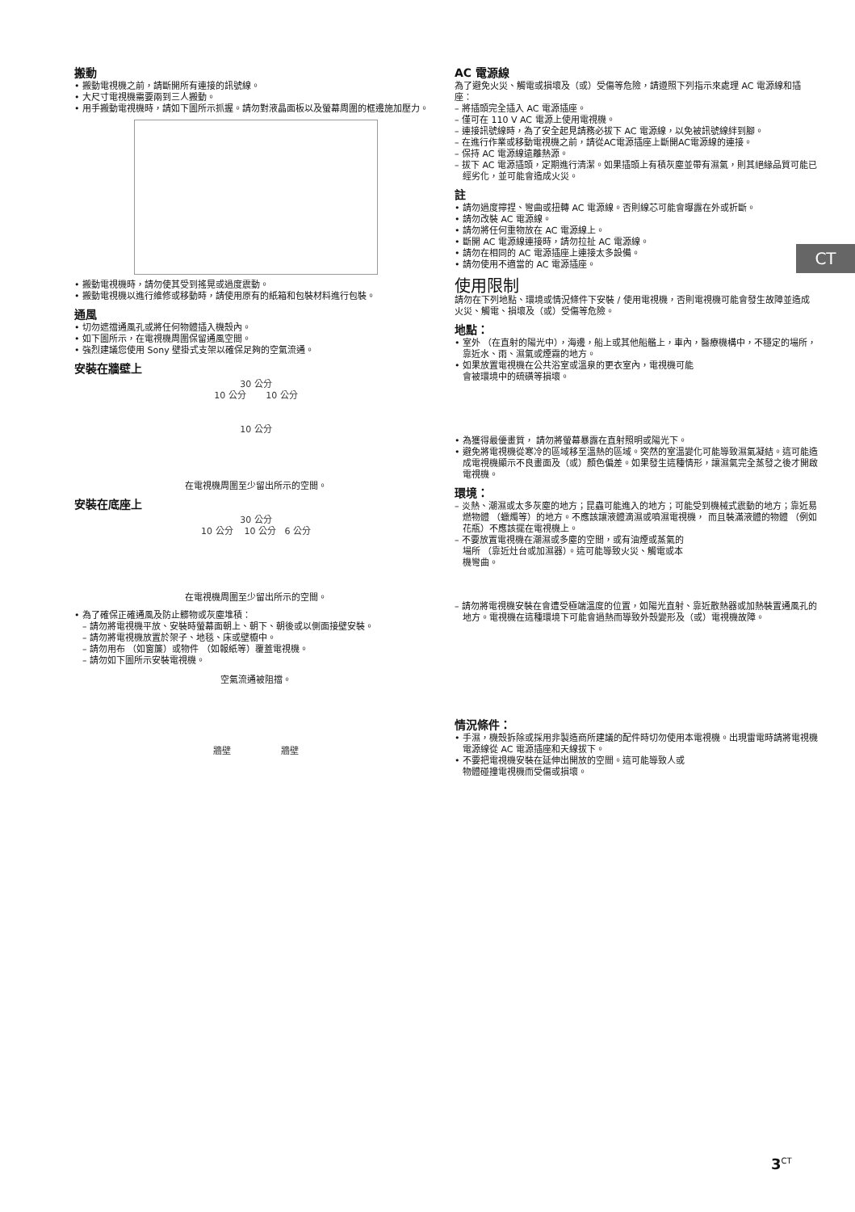搬動
• 搬動電視機之前，請斷開所有連接的訊號線。
• 大尺寸電視機需要兩到三人搬動。
• 用手搬動電視機時，請如下圖所示抓握。請勿對液晶面板以及螢幕周圍的框邊施加壓力。
• 搬動電視機時，請勿使其受到搖晃或過度震動。
• 搬動電視機以進行維修或移動時，請使用原有的紙箱和包裝材料進行包裝。
通風
• 切勿遮擋通風孔或將任何物體插入機殼內。
• 如下圖所示，在電視機周圍保留通風空間。
• 強烈建議您使用 Sony 壁掛式支架以確保足夠的空氣流通。
安裝在牆壁上
30 公分
10 公分 10 公分
10 公分
在電視機周圍至少留出所示的空間。
安裝在底座上
30 公分
10 公分 10 公分 6 公分
在電視機周圍至少留出所示的空間。
• 為了確保正確通風及防止髒物或灰塵堆積：
– 請勿將電視機平放、安裝時螢幕面朝上、朝下、朝後或以側面接壁安裝。
– 請勿將電視機放置於架子、地毯、床或壁櫥中。
– 請勿用布 （如窗簾）或物件 （如報紙等）覆蓋電視機。
– 請勿如下圖所示安裝電視機。
空氣流通被阻擋。
牆壁 牆壁
AC 電源線
為了避免火災、觸電或損壞及（或）受傷等危險，請遵照下列指示來處理 AC 電源線和插座：
– 將插頭完全插入 AC 電源插座。
– 僅可在 110 V AC 電源上使用電視機。
– 連接訊號線時，為了安全起見請務必拔下 AC 電源線，以免被訊號線絆到腳。
– 在進行作業或移動電視機之前，請從AC電源插座上斷開AC電源線的連接。
– 保持 AC 電源線遠離熱源。
– 拔下 AC 電源插頭，定期進行清潔。如果插頭上有積灰塵並帶有濕氣，則其絕緣品質可能已經劣化，並可能會造成火災。
註
• 請勿過度擰捏、彎曲或扭轉 AC 電源線。否則線芯可能會曝露在外或折斷。
• 請勿改裝 AC 電源線。
• 請勿將任何重物放在 AC 電源線上。
• 斷開 AC 電源線連接時，請勿拉扯 AC 電源線。
• 請勿在相同的 AC 電源插座上連接太多設備。
• 請勿使用不適當的 AC 電源插座。
使用限制
請勿在下列地點、環境或情況條件下安裝 / 使用電視機，否則電視機可能會發生故障並造成火災、觸電、損壞及（或）受傷等危險。
地點：
• 室外 （在直射的陽光中），海邊，船上或其他船艦上，車內，醫療機構中，不穩定的場所，靠近水、雨、濕氣或煙霧的地方。
• 如果放置電視機在公共浴室或溫泉的更衣室內，電視機可能會被環境中的硫磺等損壞。
• 為獲得最優畫質， 請勿將螢幕暴露在直射照明或陽光下。
• 避免將電視機從寒冷的區域移至溫熱的區域。突然的室溫變化可能導致濕氣凝結。這可能造成電視機顯示不良畫面及（或）顏色偏差。如果發生這種情形，讓濕氣完全蒸發之後才開啟電視機。
環境：
– 炎熱、潮濕或太多灰塵的地方；昆蟲可能進入的地方；可能受到機械式震動的地方；靠近易燃物體 （蠟燭等）的地方。不應該讓液體滴濕或噴濕電視機， 而且裝滿液體的物體 （例如花瓶）不應該擺在電視機上。
– 不要放置電視機在潮濕或多塵的空間，或有油煙或蒸氣的場所 （靠近灶台或加濕器）。這可能導致火災、觸電或本機彎曲。
– 請勿將電視機安裝在會遭受極端溫度的位置，如陽光直射、靠近散熱器或加熱裝置通風孔的地方。電視機在這種環境下可能會過熱而導致外殼變形及（或）電視機故障。
情況條件：
• 手濕，機殼拆除或採用非製造商所建議的配件時切勿使用本電視機。出現雷電時請將電視機電源線從 AC 電源插座和天線拔下。
• 不要把電視機安裝在延伸出開放的空間。這可能導致人或物體碰撞電視機而受傷或損壞。
CT
3<sup>CT</sup>